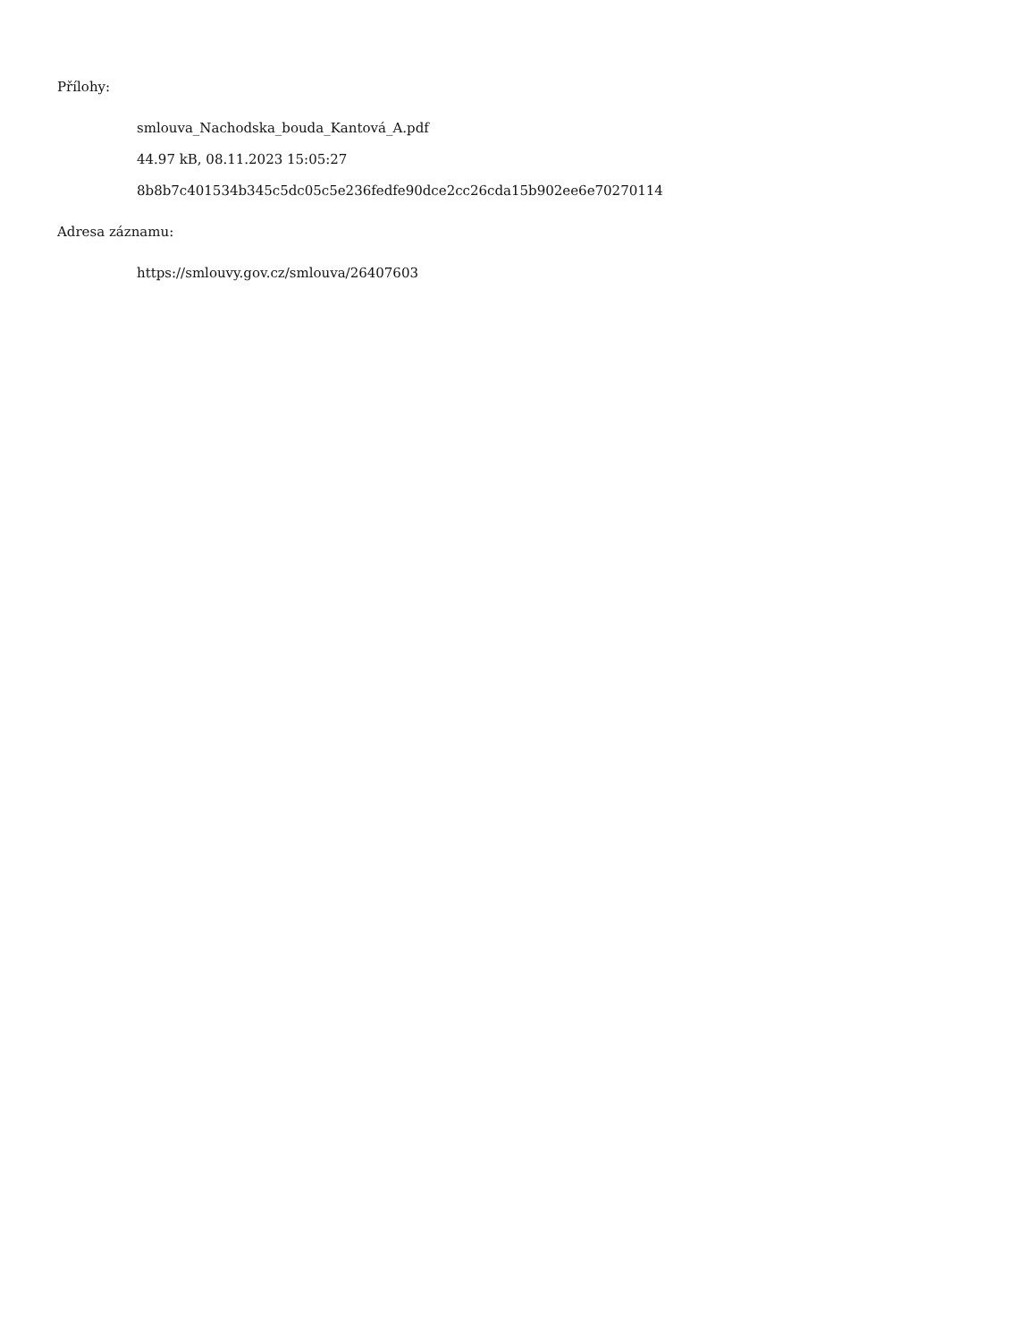Přílohy:
smlouva_Nachodska_bouda_Kantová_A.pdf
44.97 kB, 08.11.2023 15:05:27
8b8b7c401534b345c5dc05c5e236fedfe90dce2cc26cda15b902ee6e70270114
Adresa záznamu:
https://smlouvy.gov.cz/smlouva/26407603